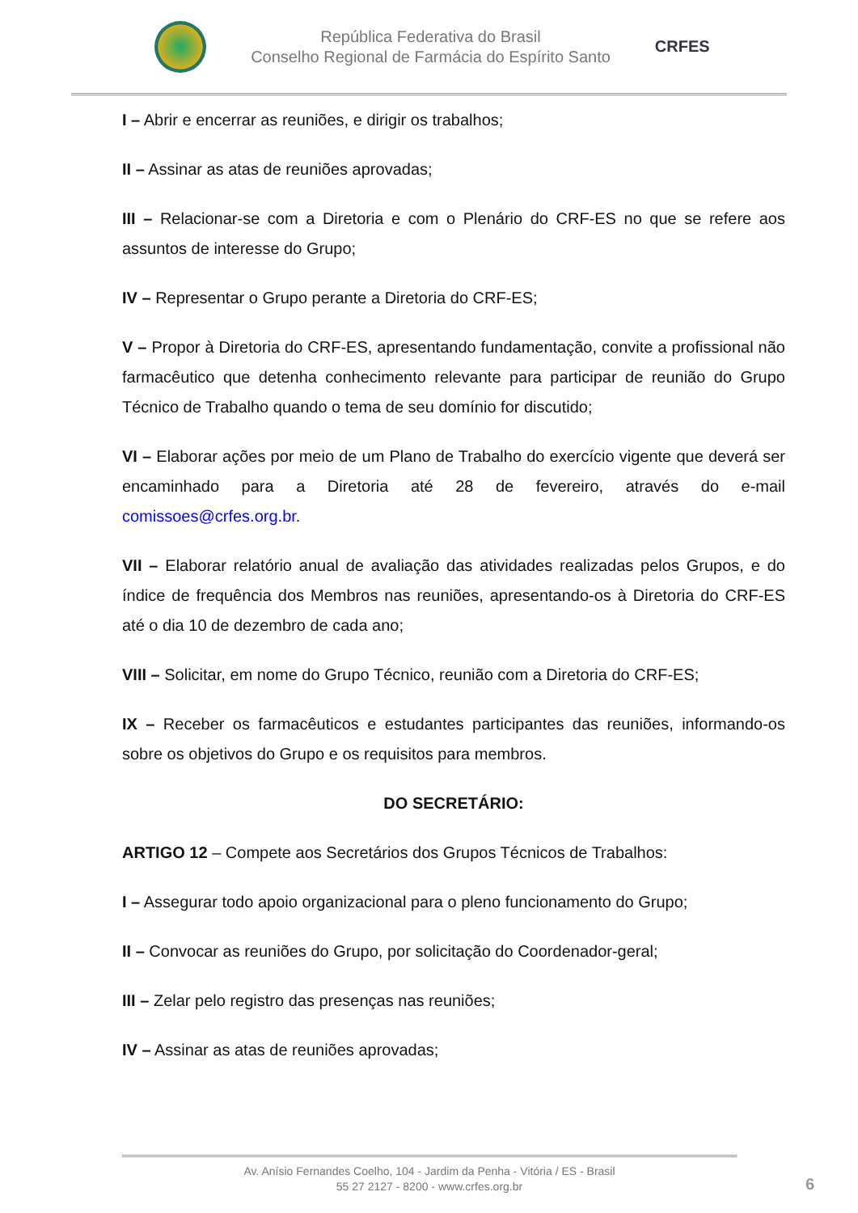República Federativa do Brasil
Conselho Regional de Farmácia do Espírito Santo
CRFES
I – Abrir e encerrar as reuniões, e dirigir os trabalhos;
II – Assinar as atas de reuniões aprovadas;
III – Relacionar-se com a Diretoria e com o Plenário do CRF-ES no que se refere aos assuntos de interesse do Grupo;
IV – Representar o Grupo perante a Diretoria do CRF-ES;
V – Propor à Diretoria do CRF-ES, apresentando fundamentação, convite a profissional não farmacêutico que detenha conhecimento relevante para participar de reunião do Grupo Técnico de Trabalho quando o tema de seu domínio for discutido;
VI – Elaborar ações por meio de um Plano de Trabalho do exercício vigente que deverá ser encaminhado para a Diretoria até 28 de fevereiro, através do e-mail comissoes@crfes.org.br.
VII – Elaborar relatório anual de avaliação das atividades realizadas pelos Grupos, e do índice de frequência dos Membros nas reuniões, apresentando-os à Diretoria do CRF-ES até o dia 10 de dezembro de cada ano;
VIII – Solicitar, em nome do Grupo Técnico, reunião com a Diretoria do CRF-ES;
IX – Receber os farmacêuticos e estudantes participantes das reuniões, informando-os sobre os objetivos do Grupo e os requisitos para membros.
DO SECRETÁRIO:
ARTIGO 12 – Compete aos Secretários dos Grupos Técnicos de Trabalhos:
I – Assegurar todo apoio organizacional para o pleno funcionamento do Grupo;
II – Convocar as reuniões do Grupo, por solicitação do Coordenador-geral;
III – Zelar pelo registro das presenças nas reuniões;
IV – Assinar as atas de reuniões aprovadas;
Av. Anísio Fernandes Coelho, 104 - Jardim da Penha - Vitória / ES - Brasil
55 27 2127 - 8200 - www.crfes.org.br
6